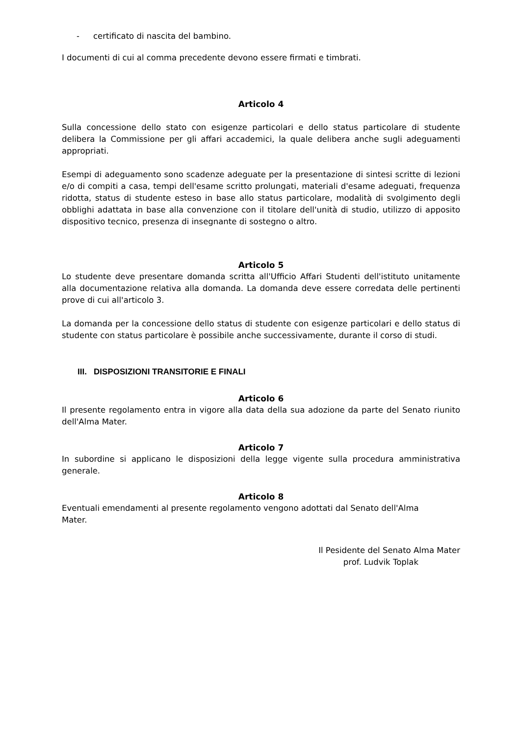- certificato di nascita del bambino.
I documenti di cui al comma precedente devono essere firmati e timbrati.
Articolo 4
Sulla concessione dello stato con esigenze particolari e dello status particolare di studente delibera la Commissione per gli affari accademici, la quale delibera anche sugli adeguamenti appropriati.
Esempi di adeguamento sono scadenze adeguate per la presentazione di sintesi scritte di lezioni e/o di compiti a casa, tempi dell'esame scritto prolungati, materiali d'esame adeguati, frequenza ridotta, status di studente esteso in base allo status particolare, modalità di svolgimento degli obblighi adattata in base alla convenzione con il titolare dell'unità di studio, utilizzo di apposito dispositivo tecnico, presenza di insegnante di sostegno o altro.
Articolo 5
Lo studente deve presentare domanda scritta all'Ufficio Affari Studenti dell'istituto unitamente alla documentazione relativa alla domanda. La domanda deve essere corredata delle pertinenti prove di cui all'articolo 3.
La domanda per la concessione dello status di studente con esigenze particolari e dello status di studente con status particolare è possibile anche successivamente, durante il corso di studi.
III. DISPOSIZIONI TRANSITORIE E FINALI
Articolo 6
Il presente regolamento entra in vigore alla data della sua adozione da parte del Senato riunito dell'Alma Mater.
Articolo 7
In subordine si applicano le disposizioni della legge vigente sulla procedura amministrativa generale.
Articolo 8
Eventuali emendamenti al presente regolamento vengono adottati dal Senato dell'Alma Mater.
Il Pesidente del Senato Alma Mater
prof. Ludvik Toplak